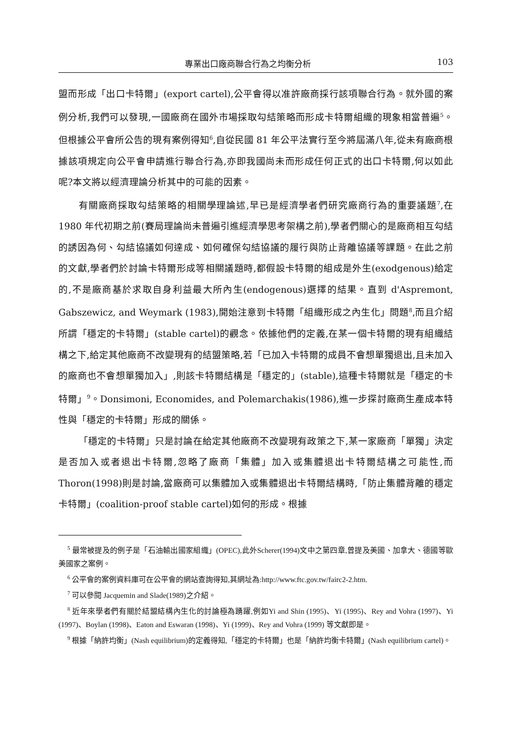專業出口廠商聯合行為之均衡分析 103
盟而形成「出口卡特爾」(export cartel),公平會得以准許廠商採行該項聯合行為。就外國的案例分析,我們可以發現,一國廠商在國外市場採取勾結策略而形成卡特爾組織的現象相當普遍<sup>5</sup>。但根據公平會所公告的現有案例得知<sup>6</sup>,自從民國 81 年公平法實行至今將屆滿八年,從未有廠商根據該項規定向公平會申請進行聯合行為,亦即我國尚未而形成任何正式的出口卡特爾,何以如此呢?本文將以經濟理論分析其中的可能的因素。
有關廠商採取勾結策略的相關學理論述,早已是經濟學者們研究廠商行為的重要議題<sup>7</sup>,在 1980 年代初期之前(賽局理論尚未普遍引進經濟學思考架構之前),學者們關心的是廠商相互勾結的誘因為何、勾結協議如何達成、如何確保勾結協議的履行與防止背離協議等課題。在此之前的文獻,學者們於討論卡特爾形成等相關議題時,都假設卡特爾的組成是外生(exodgenous)給定的,不是廠商基於求取自身利益最大所內生(endogenous)選擇的結果。直到 d'Aspremont, Gabszewicz, and Weymark (1983),開始注意到卡特爾「組織形成之內生化」問題<sup>8</sup>,而且介紹所謂「穩定的卡特爾」(stable cartel)的觀念。依據他們的定義,在某一個卡特爾的現有組織結構之下,給定其他廠商不改變現有的結盟策略,若「已加入卡特爾的成員不會想單獨退出,且未加入的廠商也不會想單獨加入」,則該卡特爾結構是「穩定的」(stable),這種卡特爾就是「穩定的卡特爾」<sup>9</sup>。Donsimoni, Economides, and Polemarchakis(1986),進一步探討廠商生產成本特性與「穩定的卡特爾」形成的關係。
「穩定的卡特爾」只是討論在給定其他廠商不改變現有政策之下,某一家廠商「單獨」決定是否加入或者退出卡特爾,忽略了廠商「集體」加入或集體退出卡特爾結構之可能性,而 Thoron(1998)則是討論,當廠商可以集體加入或集體退出卡特爾結構時,「防止集體背離的穩定卡特爾」(coalition-proof stable cartel)如何的形成。根據
<sup>5</sup> 最常被提及的例子是「石油輸出國家組織」(OPEC),此外Scherer(1994)文中之第四章,曾提及美國、加拿大、德國等歐美國家之案例。
<sup>6</sup> 公平會的案例資料庫可在公平會的網站查詢得知,其網址為:http://www.ftc.gov.tw/fairc2-2.htm.
<sup>7</sup> 可以參閱 Jacquemin and Slade(1989)之介紹。
<sup>8</sup> 近年來學者們有關於結盟結構內生化的討論極為踴躍,例如Yi and Shin (1995)、Yi (1995)、Rey and Vohra (1997)、Yi (1997)、Boylan (1998)、Eaton and Eswaran (1998)、Yi (1999)、Rey and Vohra (1999) 等文獻即是。
<sup>9</sup> 根據「納許均衡」(Nash equilibrium)的定義得知,「穩定的卡特爾」也是「納許均衡卡特爾」(Nash equilibrium cartel)。